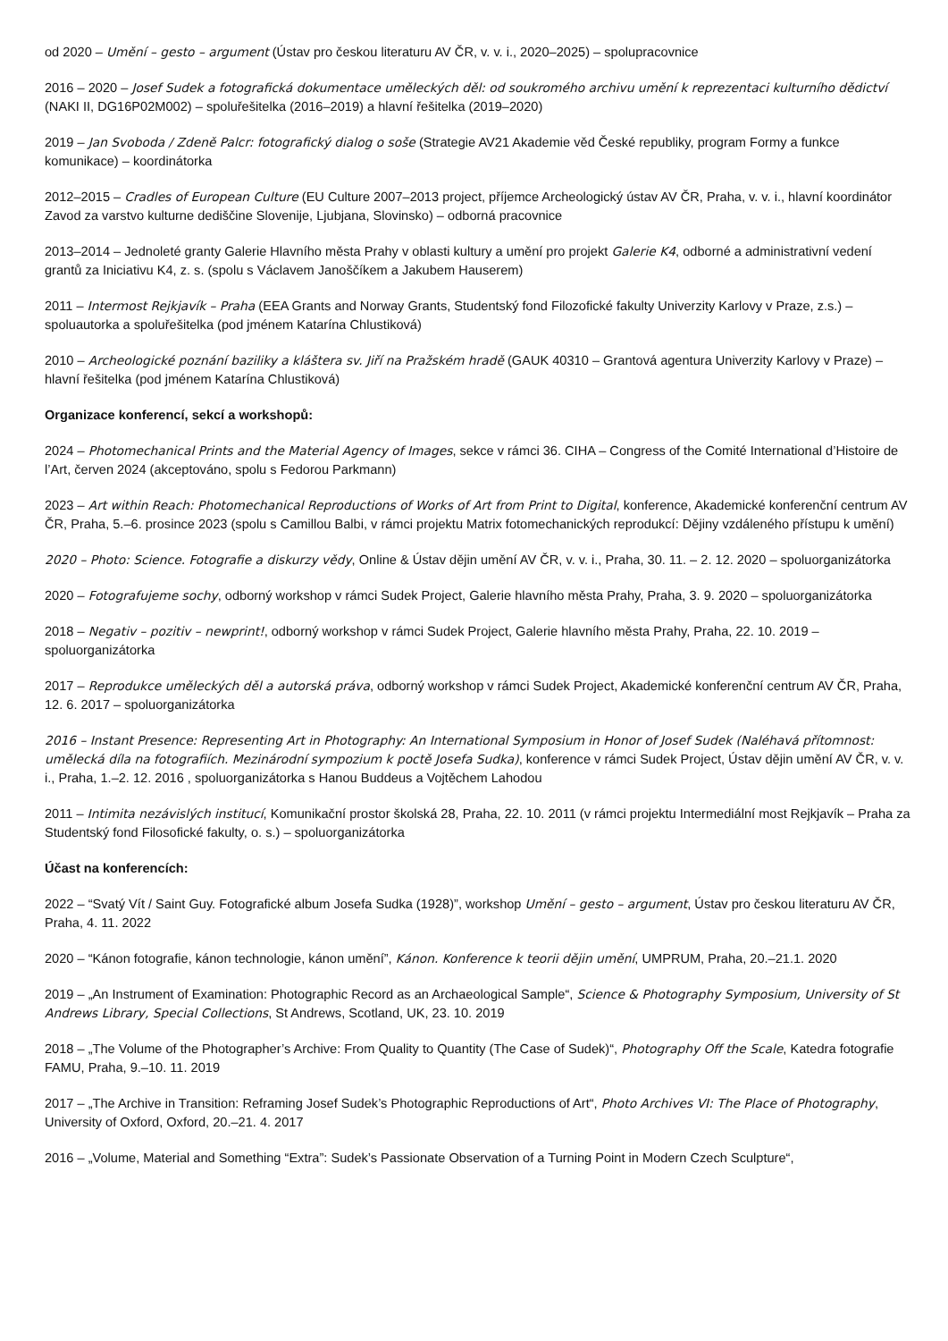od 2020 – Umění – gesto – argument (Ústav pro českou literaturu AV ČR, v. v. i., 2020–2025) – spolupracovnice
2016 – 2020 – Josef Sudek a fotografická dokumentace uměleckých děl: od soukromého archivu umění k reprezentaci kulturního dědictví (NAKI II, DG16P02M002) – spoluřešitelka (2016–2019) a hlavní řešitelka (2019–2020)
2019 – Jan Svoboda / Zdeně Palcr: fotografický dialog o soše (Strategie AV21 Akademie věd České republiky, program Formy a funkce komunikace) – koordinátorka
2012–2015 – Cradles of European Culture (EU Culture 2007–2013 project, příjemce Archeologický ústav AV ČR, Praha, v. v. i., hlavní koordinátor Zavod za varstvo kulturne dediščine Slovenije, Ljubjana, Slovinsko) – odborná pracovnice
2013–2014 – Jednoleté granty Galerie Hlavního města Prahy v oblasti kultury a umění pro projekt Galerie K4, odborné a administrativní vedení grantů za Iniciativu K4, z. s. (spolu s Václavem Janoščíkem a Jakubem Hauserem)
2011 – Intermost Rejkjavík – Praha (EEA Grants and Norway Grants, Studentský fond Filozofické fakulty Univerzity Karlovy v Praze, z.s.) – spoluautorka a spoluřešitelka (pod jménem Katarína Chlustiková)
2010 – Archeologické poznání baziliky a kláštera sv. Jiří na Pražském hradě (GAUK 40310 – Grantová agentura Univerzity Karlovy v Praze) – hlavní řešitelka (pod jménem Katarína Chlustiková)
Organizace konferencí, sekcí a workshopů:
2024 – Photomechanical Prints and the Material Agency of Images, sekce v rámci 36. CIHA – Congress of the Comité International d’Histoire de l’Art, červen 2024 (akceptováno, spolu s Fedorou Parkmann)
2023 – Art within Reach: Photomechanical Reproductions of Works of Art from Print to Digital, konference, Akademické konferenční centrum AV ČR, Praha, 5.–6. prosince 2023 (spolu s Camillou Balbi, v rámci projektu Matrix fotomechanických reprodukcí: Dějiny vzdáleného přístupu k umění)
2020 – Photo: Science. Fotografie a diskurzy vědy, Online & Ústav dějin umění AV ČR, v. v. i., Praha, 30. 11. – 2. 12. 2020 – spoluorganizátorka
2020 – Fotografujeme sochy, odborný workshop v rámci Sudek Project, Galerie hlavního města Prahy, Praha, 3. 9. 2020 – spoluorganizátorka
2018 – Negativ – pozitiv – newprint!, odborný workshop v rámci Sudek Project, Galerie hlavního města Prahy, Praha, 22. 10. 2019 – spoluorganizátorka
2017 – Reprodukce uměleckých děl a autorská práva, odborný workshop v rámci Sudek Project, Akademické konferenční centrum AV ČR, Praha, 12. 6. 2017 – spoluorganizátorka
2016 – Instant Presence: Representing Art in Photography: An International Symposium in Honor of Josef Sudek (Naléhavá přítomnost: umělecká díla na fotografiích. Mezinárodní sympozium k poctě Josefa Sudka), konference v rámci Sudek Project, Ústav dějin umění AV ČR, v. v. i., Praha, 1.–2. 12. 2016 , spoluorganizátorka s Hanou Buddeus a Vojtěchem Lahodou
2011 – Intimita nezávislých institucí, Komunikační prostor školská 28, Praha, 22. 10. 2011 (v rámci projektu Intermediální most Rejkjavík – Praha za Studentský fond Filosofické fakulty, o. s.) – spoluorganizátorka
Účast na konferencích:
2022 – “Svatý Vít / Saint Guy. Fotografické album Josefa Sudka (1928)”, workshop Umění – gesto – argument, Ústav pro českou literaturu AV ČR, Praha, 4. 11. 2022
2020 – “Kánon fotografie, kánon technologie, kánon umění”, Kánon. Konference k teorii dějin umění, UMPRUM, Praha, 20.–21.1. 2020
2019 – „An Instrument of Examination: Photographic Record as an Archaeological Sample“, Science & Photography Symposium, University of St Andrews Library, Special Collections, St Andrews, Scotland, UK, 23. 10. 2019
2018 – „The Volume of the Photographer’s Archive: From Quality to Quantity (The Case of Sudek)“, Photography Off the Scale, Katedra fotografie FAMU, Praha, 9.–10. 11. 2019
2017 – „The Archive in Transition: Reframing Josef Sudek’s Photographic Reproductions of Art“, Photo Archives VI: The Place of Photography, University of Oxford, Oxford, 20.–21. 4. 2017
2016 – „Volume, Material and Something “Extra”: Sudek’s Passionate Observation of a Turning Point in Modern Czech Sculpture“,